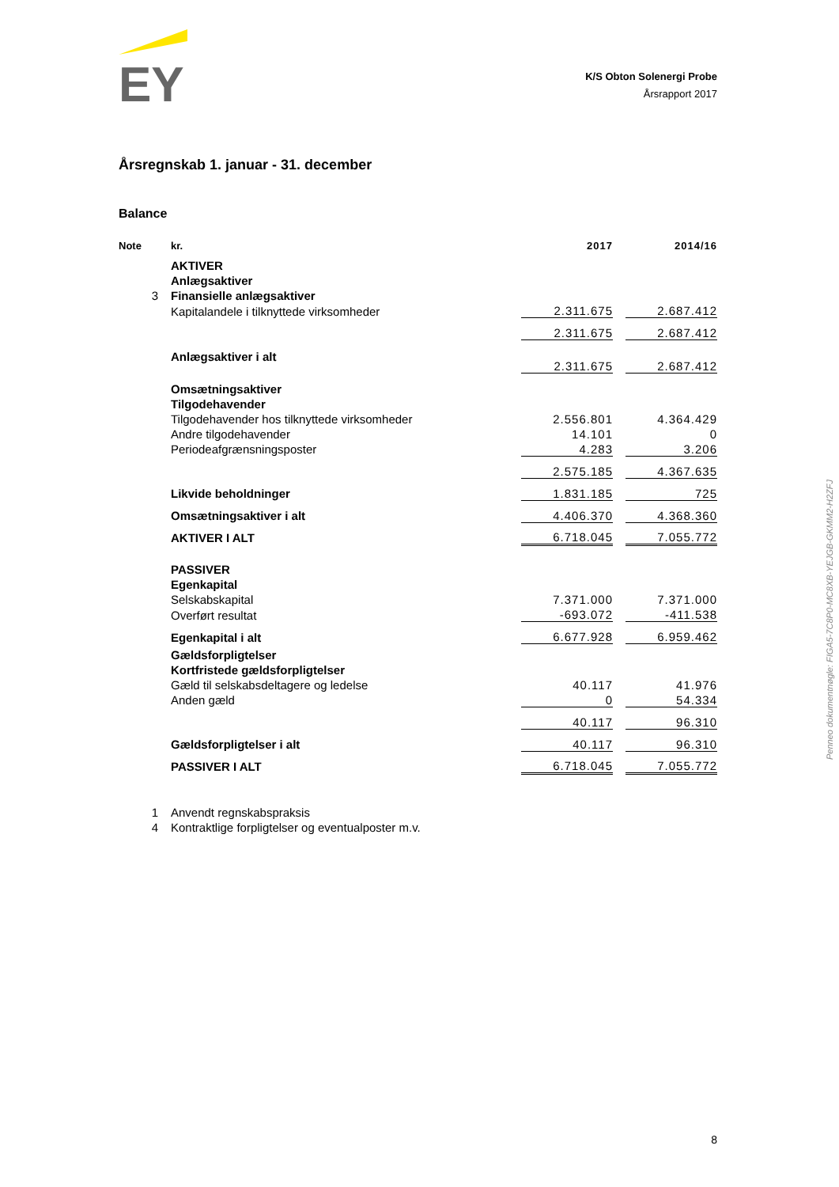EY
K/S Obton Solenergi Probe
Årsrapport 2017
Årsregnskab 1. januar - 31. december
Balance
| Note | kr. | 2017 | | 2014/16 |
| | AKTIVER | | | |
| | Anlægsaktiver | | | |
| 3 | Finansielle anlægsaktiver | | | |
| | Kapitalandele i tilknyttede virksomheder | 2.311.675 | | 2.687.412 |
| | | 2.311.675 | | 2.687.412 |
| | Anlægsaktiver i alt | 2.311.675 | | 2.687.412 |
| | Omsætningsaktiver | | | |
| | Tilgodehavender | | | |
| | Tilgodehavender hos tilknyttede virksomheder | 2.556.801 | | 4.364.429 |
| | Andre tilgodehavender | 14.101 | | 0 |
| | Periodeafgrænsningsposter | 4.283 | | 3.206 |
| | | 2.575.185 | | 4.367.635 |
| | Likvide beholdninger | 1.831.185 | | 725 |
| | Omsætningsaktiver i alt | 4.406.370 | | 4.368.360 |
| | AKTIVER I ALT | 6.718.045 | | 7.055.772 |
| | PASSIVER | | | |
| | Egenkapital | | | |
| | Selskabskapital | 7.371.000 | | 7.371.000 |
| | Overført resultat | -693.072 | | -411.538 |
| | Egenkapital i alt | 6.677.928 | | 6.959.462 |
| | Gældsforpligtelser | | | |
| | Kortfristede gældsforpligtelser | | | |
| | Gæld til selskabsdeltagere og ledelse | 40.117 | | 41.976 |
| | Anden gæld | 0 | | 54.334 |
| | | 40.117 | | 96.310 |
| | Gældsforpligtelser i alt | 40.117 | | 96.310 |
| | PASSIVER I ALT | 6.718.045 | | 7.055.772 |
| 1 | Anvendt regnskabspraksis | | | |
| 4 | Kontraktlige forpligtelser og eventualposter m.v. | | | |
Penneo dokumentnøgle: FIGA5-7C8P0-MC8XB-YEJGB-GKMM2-H2ZFJ
8